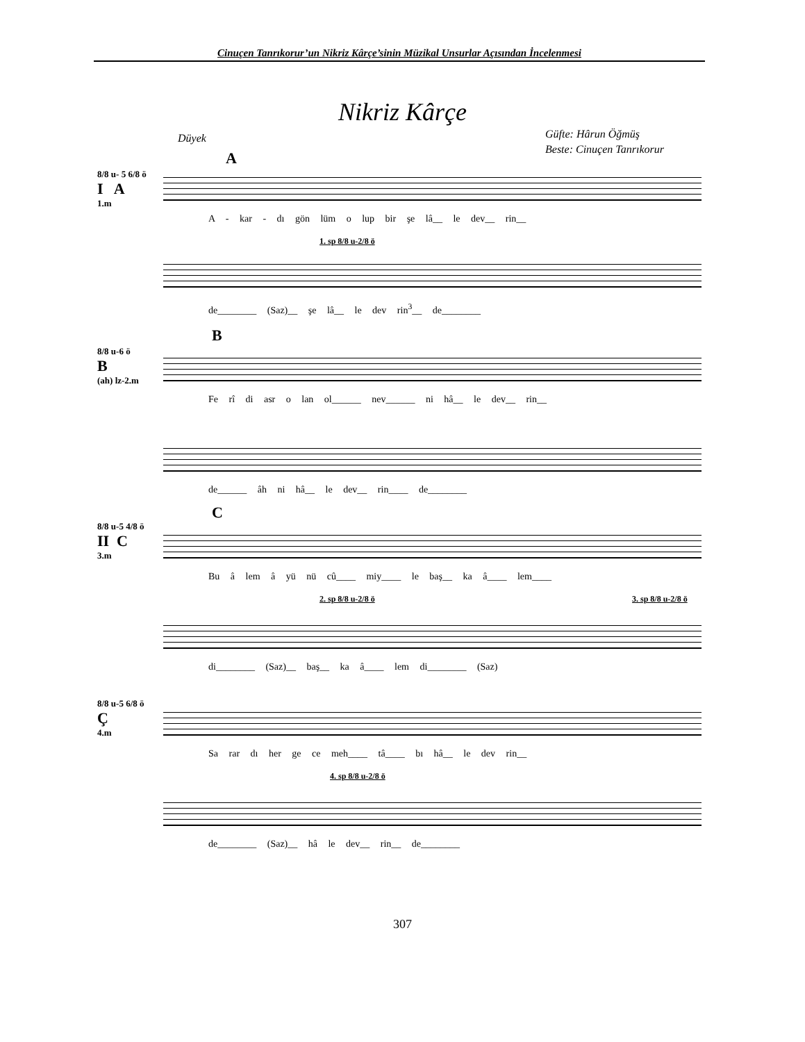Cinuçen Tanrıkorur’un Nikriz Kârçe’sinin Müzikal Unsurlar Açısından İncelenmesi
Nikriz Kârçe
Düyek
Güfte: Hârun Öğmüş
Beste: Cinuçen Tanrıkorur
A
8/8 u- 5 6/8 ö
I A
1.m
A - kar - dı gön lüm o lup bir şe lâ__ le dev__ rin__
1. sp 8/8 u-2/8 ö
de________ (Saz)__ şe lâ__ le dev rin<sup>3</sup>__ de________
B
8/8 u-6 ö
B
(ah) lz-2.m
Fe rî di asr o lan ol______ nev______ ni hâ__ le dev__ rin__
de______ âh ni hâ__ le dev__ rin____ de________
C
8/8 u-5 4/8 ö
II C
3.m
Bu â lem â yü nü cû____ miy____ le baş__ ka â____ lem____
2. sp 8/8 u-2/8 ö 3. sp 8/8 u-2/8 ö
di________ (Saz)__ baş__ ka â____ lem di________ (Saz)
8/8 u-5 6/8 ö
Ç
4.m
Sa rar dı her ge ce meh____ tâ____ bı hâ__ le dev rin__
4. sp 8/8 u-2/8 ö
de________ (Saz)__ hâ le dev__ rin__ de________
307